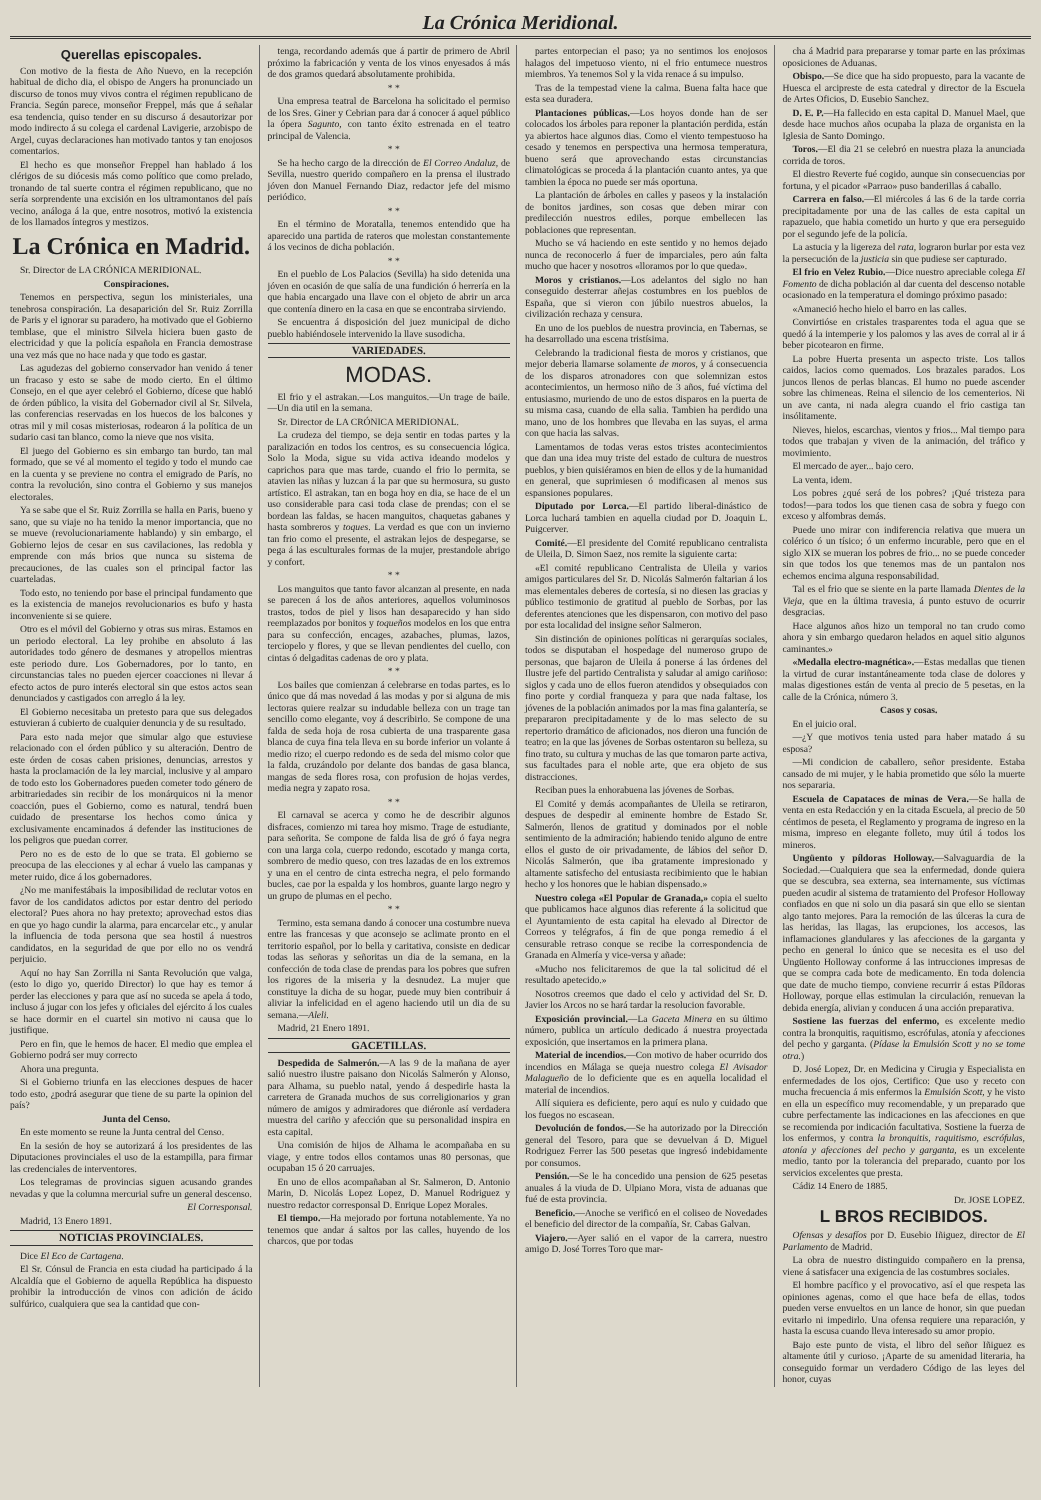La Crónica Meridional.
Querellas episcopales.
Con motivo de la fiesta de Año Nuevo, en la recepción habitual de dicho dia, el obispo de Angers ha pronunciado un discurso de tonos muy vivos contra el régimen republicano de Francia. Según parece, monseñor Freppel, más que á señalar esa tendencia, quiso tender en su discurso á desautorizar por modo indirecto á su colega el cardenal Lavigerie, arzobispo de Argel, cuyas declaraciones han motivado tantos y tan enojosos comentarios.
El hecho es que monseñor Freppel han hablado á los clérigos de su diócesis más como político que como prelado, tronando de tal suerte contra el régimen republicano, que no sería sorprendente una excisión en los ultramontanos del país vecino, análoga á la que, entre nosotros, motivó la existencia de los llamados íntegros y mestizos.
La Crónica en Madrid.
Sr. Director de LA CRÓNICA MERIDIONAL.
Conspiraciones.
Tenemos en perspectiva, segun los ministeriales, una tenebrosa conspiración. La desaparición del Sr. Ruiz Zorrilla de Paris y el ignorar su paradero, ha motivado que el Gobierno temblase, que el ministro Silvela hiciera buen gasto de electricidad y que la policía española en Francia demostrase una vez más que no hace nada y que todo es gastar.
Las agudezas del gobierno conservador han venido á tener un fracaso y esto se sabe de modo cierto. En el último Consejo, en el que ayer celebró el Gobierno, dícese que habló de órden público, la visita del Gobernador civil al Sr. Silvela, las conferencias reservadas en los huecos de los balcones y otras mil y mil cosas misteriosas, rodearon á la política de un sudario casi tan blanco, como la nieve que nos visita.
El juego del Gobierno es sin embargo tan burdo, tan mal formado, que se vé al momento el tegido y todo el mundo cae en la cuenta y se previene no contra el emigrado de París, no contra la revolución, sino contra el Gobierno y sus manejos electorales.
Ya se sabe que el Sr. Ruiz Zorrilla se halla en Paris, bueno y sano, que su viaje no ha tenido la menor importancia, que no se mueve (revolucionariamente hablando) y sin embargo, el Gobierno lejos de cesar en sus cavilaciones, las redobla y emprende con más brios que nunca su sistema de precauciones, de las cuales son el principal factor las cuarteladas.
Todo esto, no teniendo por base el principal fundamento que es la existencia de manejos revolucionarios es bufo y hasta inconveniente si se quiere.
Otro es el móvil del Gobierno y otras sus miras. Estamos en un periodo electoral. La ley prohibe en absoluto á las autoridades todo género de desmanes y atropellos mientras este periodo dure. Los Gobernadores, por lo tanto, en circunstancias tales no pueden ejercer coacciones ni llevar á efecto actos de puro interés electoral sin que estos actos sean denunciados y castigados con arreglo á la ley.
El Gobierno necesitaba un pretesto para que sus delegados estuvieran á cubierto de cualquier denuncia y de su resultado.
Para esto nada mejor que simular algo que estuviese relacionado con el órden público y su alteración. Dentro de este órden de cosas caben prisiones, denuncias, arrestos y hasta la proclamación de la ley marcial, inclusive y al amparo de todo esto los Gobernadores pueden cometer todo género de arbitrariedades sin recibir de los monárquicos ni la menor coacción, pues el Gobierno, como es natural, tendrá buen cuidado de presentarse los hechos como única y exclusivamente encaminados á defender las instituciones de los peligros que puedan correr.
Pero no es de esto de lo que se trata. El gobierno se preocupa de las elecciones y al echar á vuelo las campanas y meter ruido, dice á los gobernadores.
¿No me manifestábais la imposibilidad de reclutar votos en favor de los candidatos adictos por estar dentro del periodo electoral? Pues ahora no hay pretexto; aprovechad estos dias en que yo hago cundir la alarma, para encarcelar etc., y anular la influencia de toda persona que sea hostil á nuestros candidatos, en la seguridad de que por ello no os vendrá perjuicio.
Aquí no hay San Zorrilla ni Santa Revolución que valga, (esto lo digo yo, querido Director) lo que hay es temor á perder las elecciones y para que así no suceda se apela á todo, incluso á jugar con los jefes y oficiales del ejército á los cuales se hace dormir en el cuartel sin motivo ni causa que lo justifique.
Pero en fin, que le hemos de hacer. El medio que emplea el Gobierno podrá ser muy correcto
Ahora una pregunta.
Si el Gobierno triunfa en las elecciones despues de hacer todo esto, ¿podrá asegurar que tiene de su parte la opinion del país?
Junta del Censo.
En este momento se reune la Junta central del Censo.
En la sesión de hoy se autorizará á los presidentes de las Diputaciones provinciales el uso de la estampilla, para firmar las credenciales de interventores.
Los telegramas de provincias siguen acusando grandes nevadas y que la columna mercurial sufre un general descenso.
El Corresponsal.
Madrid, 13 Enero 1891.
NOTICIAS PROVINCIALES.
Dice El Eco de Cartagena.
El Sr. Cónsul de Francia en esta ciudad ha participado á la Alcaldía que el Gobierno de aquella República ha dispuesto prohibir la introducción de vinos con adición de ácido sulfúrico, cualquiera que sea la cantidad que con-
tenga, recordando además que á partir de primero de Abril próximo la fabricación y venta de los vinos enyesados á más de dos gramos quedará absolutamente prohibida.
* *
Una empresa teatral de Barcelona ha solicitado el permiso de los Sres. Giner y Cebrian para dar á conocer á aquel público la ópera Sagunto, con tanto éxito estrenada en el teatro principal de Valencia.
* *
Se ha hecho cargo de la dirección de El Correo Andaluz, de Sevilla, nuestro querido compañero en la prensa el ilustrado jóven don Manuel Fernando Diaz, redactor jefe del mismo periódico.
* *
En el término de Moratalla, tenemos entendido que ha aparecido una partida de rateros que molestan constantemente á los vecinos de dicha población.
* *
En el pueblo de Los Palacios (Sevilla) ha sido detenida una jóven en ocasión de que salía de una fundición ó herrería en la que habia encargado una llave con el objeto de abrir un arca que contenía dinero en la casa en que se encontraba sirviendo.
Se encuentra á disposición del juez municipal de dicho pueblo habiéndosele intervenido la llave susodicha.
VARIEDADES.
MODAS.
El frio y el astrakan.—Los manguitos.—Un trage de baile.—Un dia util en la semana.
Sr. Director de LA CRÓNICA MERIDIONAL.
La crudeza del tiempo, se deja sentir en todas partes y la paralización en todos los centros, es su consecuencia lógica. Solo la Moda, sigue su vida activa ideando modelos y caprichos para que mas tarde, cuando el frio lo permita, se atavien las niñas y luzcan á la par que su hermosura, su gusto artístico. El astrakan, tan en boga hoy en dia, se hace de el un uso considerable para casi toda clase de prendas; con el se bordean las faldas, se hacen manguitos, chaquetas gabanes y hasta sombreros y toques. La verdad es que con un invierno tan frio como el presente, el astrakan lejos de despegarse, se pega á las esculturales formas de la mujer, prestandole abrigo y confort.
* *
Los manguitos que tanto favor alcanzan al presente, en nada se parecen á los de años anteriores, aquellos voluminosos trastos, todos de piel y lisos han desaparecido y han sido reemplazados por bonitos y toqueños modelos en los que entra para su confección, encages, azabaches, plumas, lazos, terciopelo y flores, y que se llevan pendientes del cuello, con cintas ó delgaditas cadenas de oro y plata.
* *
Los bailes que comienzan á celebrarse en todas partes, es lo único que dá mas novedad á las modas y por si alguna de mis lectoras quiere realzar su indudable belleza con un trage tan sencillo como elegante, voy á describirlo. Se compone de una falda de seda hoja de rosa cubierta de una trasparente gasa blanca de cuya fina tela lleva en su borde inferior un volante á medio rizo; el cuerpo redondo es de seda del mismo color que la falda, cruzándolo por delante dos bandas de gasa blanca, mangas de seda flores rosa, con profusion de hojas verdes, media negra y zapato rosa.
* *
El carnaval se acerca y como he de describir algunos disfraces, comienzo mi tarea hoy mismo. Trage de estudiante, para señorita. Se compone de falda lisa de gró ó faya negra con una larga cola, cuerpo redondo, escotado y manga corta, sombrero de medio queso, con tres lazadas de en los extremos y una en el centro de cinta estrecha negra, el pelo formando bucles, cae por la espalda y los hombros, guante largo negro y un grupo de plumas en el pecho.
* *
Termino, esta semana dando á conocer una costumbre nueva entre las francesas y que aconsejo se aclimate pronto en el territorio español, por lo bella y caritativa, consiste en dedicar todas las señoras y señoritas un dia de la semana, en la confección de toda clase de prendas para los pobres que sufren los rigores de la miseria y la desnudez. La mujer que constituye la dicha de su hogar, puede muy bien contribuir á aliviar la infelicidad en el ageno haciendo util un dia de su semana.—Aleli.
Madrid, 21 Enero 1891.
GACETILLAS.
Despedida de Salmerón.—A las 9 de la mañana de ayer salió nuestro ilustre paisano don Nicolás Salmerón y Alonso, para Alhama, su pueblo natal, yendo á despedirle hasta la carretera de Granada muchos de sus correligionarios y gran número de amigos y admiradores que diéronle así verdadera muestra del cariño y afección que su personalidad inspira en esta capital.
Una comisión de hijos de Alhama le acompañaba en su viage, y entre todos ellos contamos unas 80 personas, que ocupaban 15 ó 20 carruajes.
En uno de ellos acompañaban al Sr. Salmeron, D. Antonio Marin, D. Nicolás Lopez Lopez, D. Manuel Rodriguez y nuestro redactor corresponsal D. Enrique Lopez Morales.
El tiempo.—Ha mejorado por fortuna notablemente. Ya no tenemos que andar á saltos por las calles, huyendo de los charcos, que por todas
partes entorpecian el paso; ya no sentimos los enojosos halagos del impetuoso viento, ni el frio entumece nuestros miembros. Ya tenemos Sol y la vida renace á su impulso.
Tras de la tempestad viene la calma. Buena falta hace que esta sea duradera.
Plantaciones públicas.—Los hoyos donde han de ser colocados los árboles para reponer la plantación perdida, están ya abiertos hace algunos dias. Como el viento tempestuoso ha cesado y tenemos en perspectiva una hermosa temperatura, bueno será que aprovechando estas circunstancias climatológicas se proceda á la plantación cuanto antes, ya que tambien la época no puede ser más oportuna.
La plantación de árboles en calles y paseos y la instalación de bonitos jardines, son cosas que deben mirar con predilección nuestros ediles, porque embellecen las poblaciones que representan.
Mucho se vá haciendo en este sentido y no hemos dejado nunca de reconocerlo á fuer de imparciales, pero aún falta mucho que hacer y nosotros «lloramos por lo que queda».
Moros y cristianos.—Los adelantos del siglo no han conseguido desterrar añejas costumbres en los pueblos de España, que si vieron con júbilo nuestros abuelos, la civilización rechaza y censura.
En uno de los pueblos de nuestra provincia, en Tabernas, se ha desarrollado una escena tristísima.
Celebrando la tradicional fiesta de moros y cristianos, que mejor deberia llamarse solamente de moros, y á consecuencia de los disparos atronadores con que solemnizan estos acontecimientos, un hermoso niño de 3 años, fué víctima del entusiasmo, muriendo de uno de estos disparos en la puerta de su misma casa, cuando de ella salia. Tambien ha perdido una mano, uno de los hombres que llevaba en las suyas, el arma con que hacia las salvas.
Lamentamos de todas veras estos tristes acontecimientos que dan una idea muy triste del estado de cultura de nuestros pueblos, y bien quisiéramos en bien de ellos y de la humanidad en general, que suprimiesen ó modificasen al menos sus espansiones populares.
Diputado por Lorca.—El partido liberal-dinástico de Lorca luchará tambien en aquella ciudad por D. Joaquin L. Puigcerver.
Comité.—El presidente del Comité republicano centralista de Uleila, D. Simon Saez, nos remite la siguiente carta:
«El comité republicano Centralista de Uleila y varios amigos particulares del Sr. D. Nicolás Salmerón faltarian á los mas elementales deberes de cortesía, si no diesen las gracias y público testimonio de gratitud al pueblo de Sorbas, por las deferentes atenciones que les dispensaron, con motivo del paso por esta localidad del insigne señor Salmeron.
Sin distinción de opiniones políticas ni gerarquías sociales, todos se disputaban el hospedage del numeroso grupo de personas, que bajaron de Uleila á ponerse á las órdenes del Ilustre jefe del partido Centralista y saludar al amigo cariñoso: siglos y cada uno de ellos fueron atendidos y obsequiados con fino porte y cordial franqueza y para que nada faltase, los jóvenes de la población animados por la mas fina galantería, se prepararon precipitadamente y de lo mas selecto de su repertorio dramático de aficionados, nos dieron una función de teatro; en la que las jóvenes de Sorbas ostentaron su belleza, su fino trato, su cultura y muchas de las que tomaron parte activa, sus facultades para el noble arte, que era objeto de sus distracciones.
Reciban pues la enhorabuena las jóvenes de Sorbas.
El Comité y demás acompañantes de Uleila se retiraron, despues de despedir al eminente hombre de Estado Sr. Salmerón, llenos de gratitud y dominados por el noble sentimiento de la admiración; habiendo tenido alguno de entre ellos el gusto de oir privadamente, de lábios del señor D. Nicolás Salmerón, que iba gratamente impresionado y altamente satisfecho del entusiasta recibimiento que le habian hecho y los honores que le habian dispensado.»
Nuestro colega «El Popular de Granada,» copia el suelto que publicamos hace algunos dias referente á la solicitud que el Ayuntamiento de esta capital ha elevado al Director de Correos y telégrafos, á fin de que ponga remedio á el censurable retraso conque se recibe la correspondencia de Granada en Almería y vice-versa y añade:
«Mucho nos felicitaremos de que la tal solicitud dé el resultado apetecido.»
Nosotros creemos que dado el celo y actividad del Sr. D. Javier los Arcos no se hará tardar la resolucion favorable.
Exposición provincial.—La Gaceta Minera en su último número, publica un artículo dedicado á nuestra proyectada exposición, que insertamos en la primera plana.
Material de incendios.—Con motivo de haber ocurrido dos incendios en Málaga se queja nuestro colega El Avisador Malagueño de lo deficiente que es en aquella localidad el material de incendios.
Allí siquiera es deficiente, pero aquí es nulo y cuidado que los fuegos no escasean.
Devolución de fondos.—Se ha autorizado por la Dirección general del Tesoro, para que se devuelvan á D. Miguel Rodriguez Ferrer las 500 pesetas que ingresó indebidamente por consumos.
Pensión.—Se le ha concedido una pension de 625 pesetas anuales á la viuda de D. Ulpiano Mora, vista de aduanas que fué de esta provincia.
Beneficio.—Anoche se verificó en el coliseo de Novedades el beneficio del director de la compañía, Sr. Cabas Galvan.
Viajero.—Ayer salió en el vapor de la carrera, nuestro amigo D. José Torres Toro que mar-
cha á Madrid para prepararse y tomar parte en las próximas oposiciones de Aduanas.
Obispo.—Se dice que ha sido propuesto, para la vacante de Huesca el arcipreste de esta catedral y director de la Escuela de Artes Oficios, D. Eusebio Sanchez.
D. E. P.—Ha fallecido en esta capital D. Manuel Mael, que desde hace muchos años ocupaba la plaza de organista en la Iglesia de Santo Domingo.
Toros.—El dia 21 se celebró en nuestra plaza la anunciada corrida de toros.
El diestro Reverte fué cogido, aunque sin consecuencias por fortuna, y el picador «Parrao» puso banderillas á caballo.
Carrera en falso.—El miércoles á las 6 de la tarde corria precipitadamente por una de las calles de esta capital un rapazuelo, que habia cometido un hurto y que era perseguido por el segundo jefe de la policía.
La astucia y la ligereza del rata, lograron burlar por esta vez la persecución de la justicia sin que pudiese ser capturado.
El frio en Velez Rubio.—Dice nuestro apreciable colega El Fomento de dicha población al dar cuenta del descenso notable ocasionado en la temperatura el domingo próximo pasado:
«Amaneció hecho hielo el barro en las calles.
Convirtióse en cristales trasparentes toda el agua que se quedó á la intemperie y los palomos y las aves de corral al ir á beber picotearon en firme.
La pobre Huerta presenta un aspecto triste. Los tallos caidos, lacios como quemados. Los brazales parados. Los juncos llenos de perlas blancas. El humo no puede ascender sobre las chimeneas. Reina el silencio de los cementerios. Ni un ave canta, ni nada alegra cuando el frio castiga tan insólitamente.
Nieves, hielos, escarchas, vientos y frios... Mal tiempo para todos que trabajan y viven de la animación, del tráfico y movimiento.
El mercado de ayer... bajo cero.
La venta, idem.
Los pobres ¿qué será de los pobres? ¡Qué tristeza para todos!—para todos los que tienen casa de sobra y fuego con exceso y alfombras demás.
Puede uno mirar con indiferencia relativa que muera un colérico ó un tísico; ó un enfermo incurable, pero que en el siglo XIX se mueran los pobres de frio... no se puede conceder sin que todos los que tenemos mas de un pantalon nos echemos encima alguna responsabilidad.
Tal es el frio que se siente en la parte llamada Dientes de la Vieja, que en la última travesia, á punto estuvo de ocurrir desgracias.
Hace algunos años hizo un temporal no tan crudo como ahora y sin embargo quedaron helados en aquel sitio algunos caminantes.»
«Medalla electro-magnética».—Estas medallas que tienen la virtud de curar instantáneamente toda clase de dolores y malas digestiones están de venta al precio de 5 pesetas, en la calle de la Crónica, número 3.
Casos y cosas.
En el juicio oral.
—¿Y que motivos tenia usted para haber matado á su esposa?
—Mi condicion de caballero, señor presidente. Estaba cansado de mi mujer, y le habia prometido que sólo la muerte nos separaria.
Escuela de Capataces de minas de Vera.—Se halla de venta en esta Redacción y en la citada Escuela, al precio de 50 céntimos de peseta, el Reglamento y programa de ingreso en la misma, impreso en elegante folleto, muy útil á todos los mineros.
Ungüento y píldoras Holloway.—Salvaguardia de la Sociedad.—Cualquiera que sea la enfermedad, donde quiera que se descubra, sea externa, sea internamente, sus víctimas pueden acudir al sistema de tratamiento del Profesor Holloway confiados en que ni solo un dia pasará sin que ello se sientan algo tanto mejores. Para la remoción de las úlceras la cura de las heridas, las llagas, las erupciones, los accesos, las inflamaciones glandulares y las afecciones de la garganta y pecho en general lo único que se necesita es el uso del Ungüento Holloway conforme á las intrucciones impresas de que se compra cada bote de medicamento. En toda dolencia que date de mucho tiempo, conviene recurrir á estas Píldoras Holloway, porque ellas estimulan la circulación, renuevan la debida energía, alivian y conducen á una acción preparativa.
Sostiene las fuerzas del enfermo, es excelente medio contra la bronquitis, raquitismo, escrófulas, atonía y afecciones del pecho y garganta. (Pídase la Emulsión Scott y no se tome otra.)
D. José Lopez, Dr. en Medicina y Cirugia y Especialista en enfermedades de los ojos, Certifico: Que uso y receto con mucha frecuencia á mis enfermos la Emulsión Scott, y he visto en ella un específico muy recomendable, y un preparado que cubre perfectamente las indicaciones en las afecciones en que se recomienda por indicación facultativa. Sostiene la fuerza de los enfermos, y contra la bronquitis, raquitismo, escrófulas, atonía y afecciones del pecho y garganta, es un excelente medio, tanto por la tolerancia del preparado, cuanto por los servicios excelentes que presta.
Cádiz 14 Enero de 1885.
Dr. JOSE LOPEZ.
L BROS RECIBIDOS.
Ofensas y desafíos por D. Eusebio Iñiguez, director de El Parlamento de Madrid.
La obra de nuestro distinguido compañero en la prensa, viene á satisfacer una exigencia de las costumbres sociales.
El hombre pacífico y el provocativo, así el que respeta las opiniones agenas, como el que hace befa de ellas, todos pueden verse envueltos en un lance de honor, sin que puedan evitarlo ni impedirlo. Una ofensa requiere una reparación, y hasta la escusa cuando lleva interesado su amor propio.
Bajo este punto de vista, el libro del señor Iñiguez es altamente útil y curioso. ¡Aparte de su amenidad literaria, ha conseguido formar un verdadero Código de las leyes del honor, cuyas